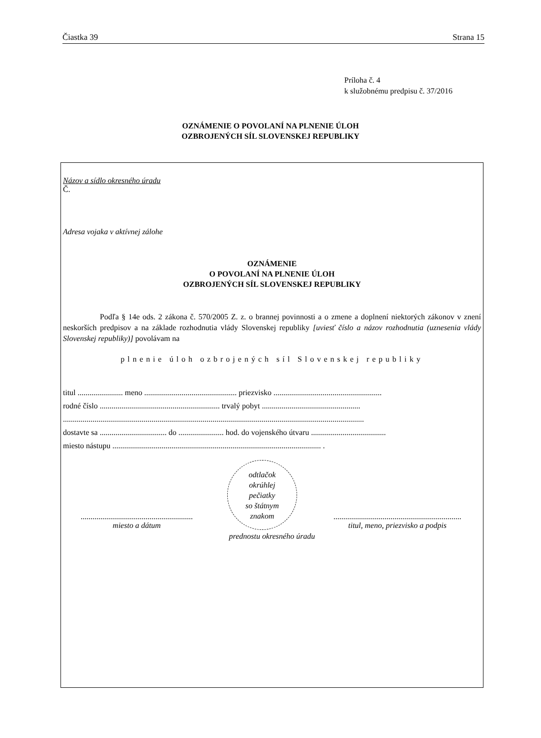Čiastka 39 Strana 15
Príloha č. 4
k služobnému predpisu č. 37/2016
OZNÁMENIE O POVOLANÍ NA PLNENIE ÚLOH
OZBROJENÝCH SÍL SLOVENSKEJ REPUBLIKY
Názov a sídlo okresného úradu
Č.
Adresa vojaka v aktívnej zálohe
OZNÁMENIE
O POVOLANÍ NA PLNENIE ÚLOH
OZBROJENÝCH SÍL SLOVENSKEJ REPUBLIKY
Podľa § 14e ods. 2 zákona č. 570/2005 Z. z. o brannej povinnosti a o zmene a doplnení niektorých zákonov v znení neskorších predpisov a na základe rozhodnutia vlády Slovenskej republiky [uviesť číslo a názov rozhodnutia (uznesenia vlády Slovenskej republiky)] povolávam na
plnenie úloh ozbrojených síl Slovenskej republiky
titul ....................... meno ............................................... priezvisko .......................................................
rodné číslo ............................................................. trvalý pobyt ..................................................
.........................................................................................................................................................
dostavte sa .................................. do ....................... hod. do vojenského útvaru ......................................
miesto nástupu .......................................................................................................... .
.........................................................
miesto a dátum
odtlačok
okrúhlej
pečiatky
so štátnym
znakom
.................................................................
titul, meno, priezvisko a podpis
prednostu okresného úradu